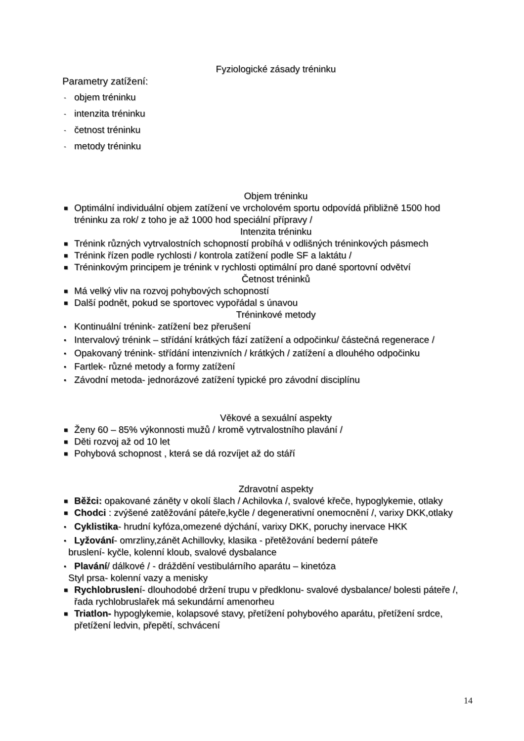Fyziologické zásady tréninku
Parametry zatížení:
- objem tréninku
- intenzita tréninku
- četnost tréninku
- metody tréninku
Objem tréninku
■ Optimální individuální objem zatížení ve vrcholovém sportu odpovídá přibližně 1500 hod tréninku za rok/ z toho je až 1000 hod speciální přípravy /
Intenzita tréninku
■ Trénink různých vytrvalostních schopností probíhá v odlišných tréninkových pásmech
■ Trénink řízen podle rychlosti / kontrola zatížení podle SF a laktátu /
■ Tréninkovým principem je trénink v rychlosti optimální pro dané sportovní odvětví
Četnost tréninků
■ Má velký vliv na rozvoj pohybových schopností
■ Další podnět, pokud se sportovec vypořádal s únavou
Tréninkové metody
▪ Kontinuální trénink- zatížení bez přerušení
▪ Intervalový trénink – střídání krátkých fází zatížení a odpočinku/ částečná regenerace /
▪ Opakovaný trénink- střídání intenzivních / krátkých / zatížení a dlouhého odpočinku
▪ Fartlek- různé metody a formy zatížení
▪ Závodní metoda- jednorázové zatížení typické pro závodní disciplínu
Věkové a sexuální aspekty
■ Ženy 60 – 85% výkonnosti mužů / kromě vytrvalostního plavání /
■ Děti rozvoj až od 10 let
■ Pohybová schopnost , která se dá rozvíjet až do stáří
Zdravotní aspekty
■ Běžci: opakované záněty v okolí šlach / Achilovka /, svalové křeče, hypoglykemie, otlaky
■ Chodci : zvýšené zatěžování páteře,kyčle / degenerativní onemocnění /, varixy DKK,otlaky
▪ Cyklistika- hrudní kyfóza,omezené dýchání, varixy DKK, poruchy inervace HKK
▪ Lyžování- omrzliny,zánět Achillovky, klasika - přetěžování bederní páteře
bruslení- kyčle, kolenní kloub, svalové dysbalance
▪ Plavání/ dálkové / - dráždění vestibulárního aparátu – kinetóza
Styl prsa- kolenní vazy a menisky
■ Rychlobruslení- dlouhodobé držení trupu v předklonu- svalové dysbalance/ bolesti páteře /, řada rychlobruslařek má sekundární amenorheu
■ Triatlon- hypoglykemie, kolapsové stavy, přetížení pohybového aparátu, přetížení srdce, přetížení ledvin, přepětí, schvácení
14